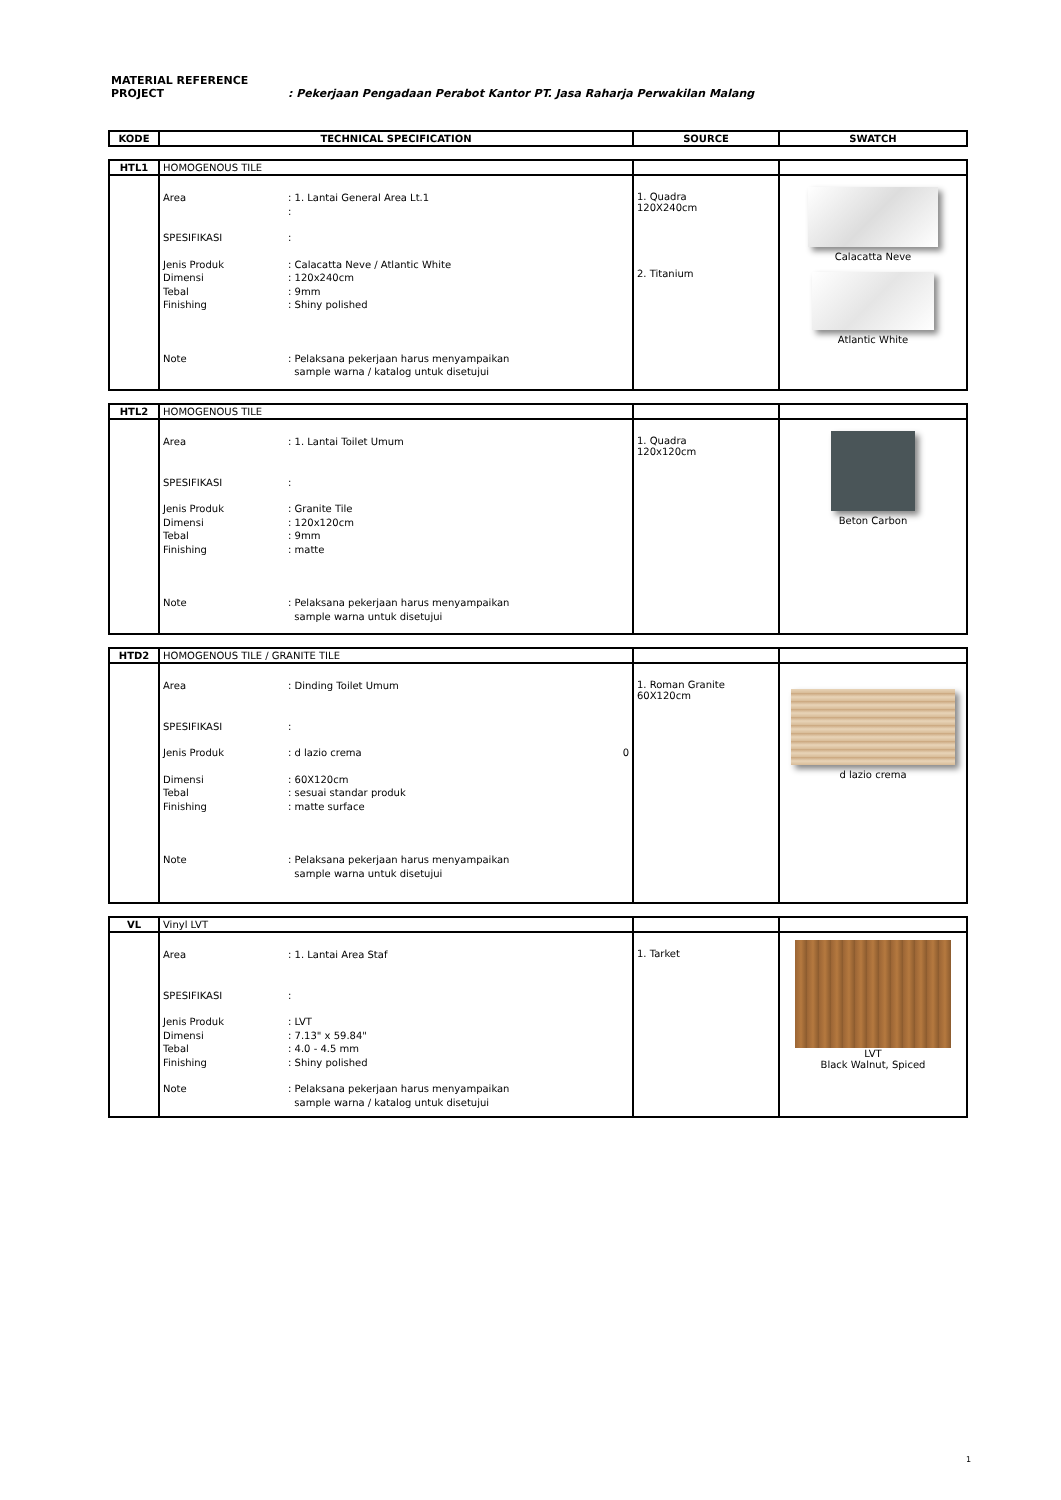MATERIAL REFERENCE
PROJECT : Pekerjaan Pengadaan Perabot Kantor PT. Jasa Raharja Perwakilan Malang
| KODE | TECHNICAL SPECIFICATION | SOURCE | SWATCH |
| --- | --- | --- | --- |
| HTL1 | HOMOGENOUS TILE | | |
| | Area : 1. Lantai General Area Lt.1 : SPESIFIKASI : Jenis Produk Dimensi Tebal Finishing : Calacatta Neve / Atlantic White : 120x240cm : 9mm : Shiny polished Note : Pelaksana pekerjaan harus menyampaikan sample warna / katalog untuk disetujui | 1. Quadra 120X240cm 2. Titanium | Calacatta Neve Atlantic White |
| HTL2 | HOMOGENOUS TILE | | |
| | Area : 1. Lantai Toilet Umum SPESIFIKASI : Jenis Produk Dimensi Tebal Finishing : Granite Tile : 120x120cm : 9mm : matte Note : Pelaksana pekerjaan harus menyampaikan sample warna untuk disetujui | 1. Quadra 120x120cm | Beton Carbon |
| HTD2 | HOMOGENOUS TILE / GRANITE TILE | | |
| | Area : Dinding Toilet Umum SPESIFIKASI : Jenis Produk : d lazio crema 0 Dimensi Tebal Finishing : 60X120cm : sesuai standar produk : matte surface Note : Pelaksana pekerjaan harus menyampaikan sample warna untuk disetujui | 1. Roman Granite 60X120cm | d lazio crema |
| VL | Vinyl LVT | | |
| | Area : 1. Lantai Area Staf SPESIFIKASI : Jenis Produk Dimensi Tebal Finishing : LVT : 7.13" x 59.84" : 4.0 - 4.5 mm : Shiny polished Note : Pelaksana pekerjaan harus menyampaikan sample warna / katalog untuk disetujui | 1. Tarket | LVT Black Walnut, Spiced |
1